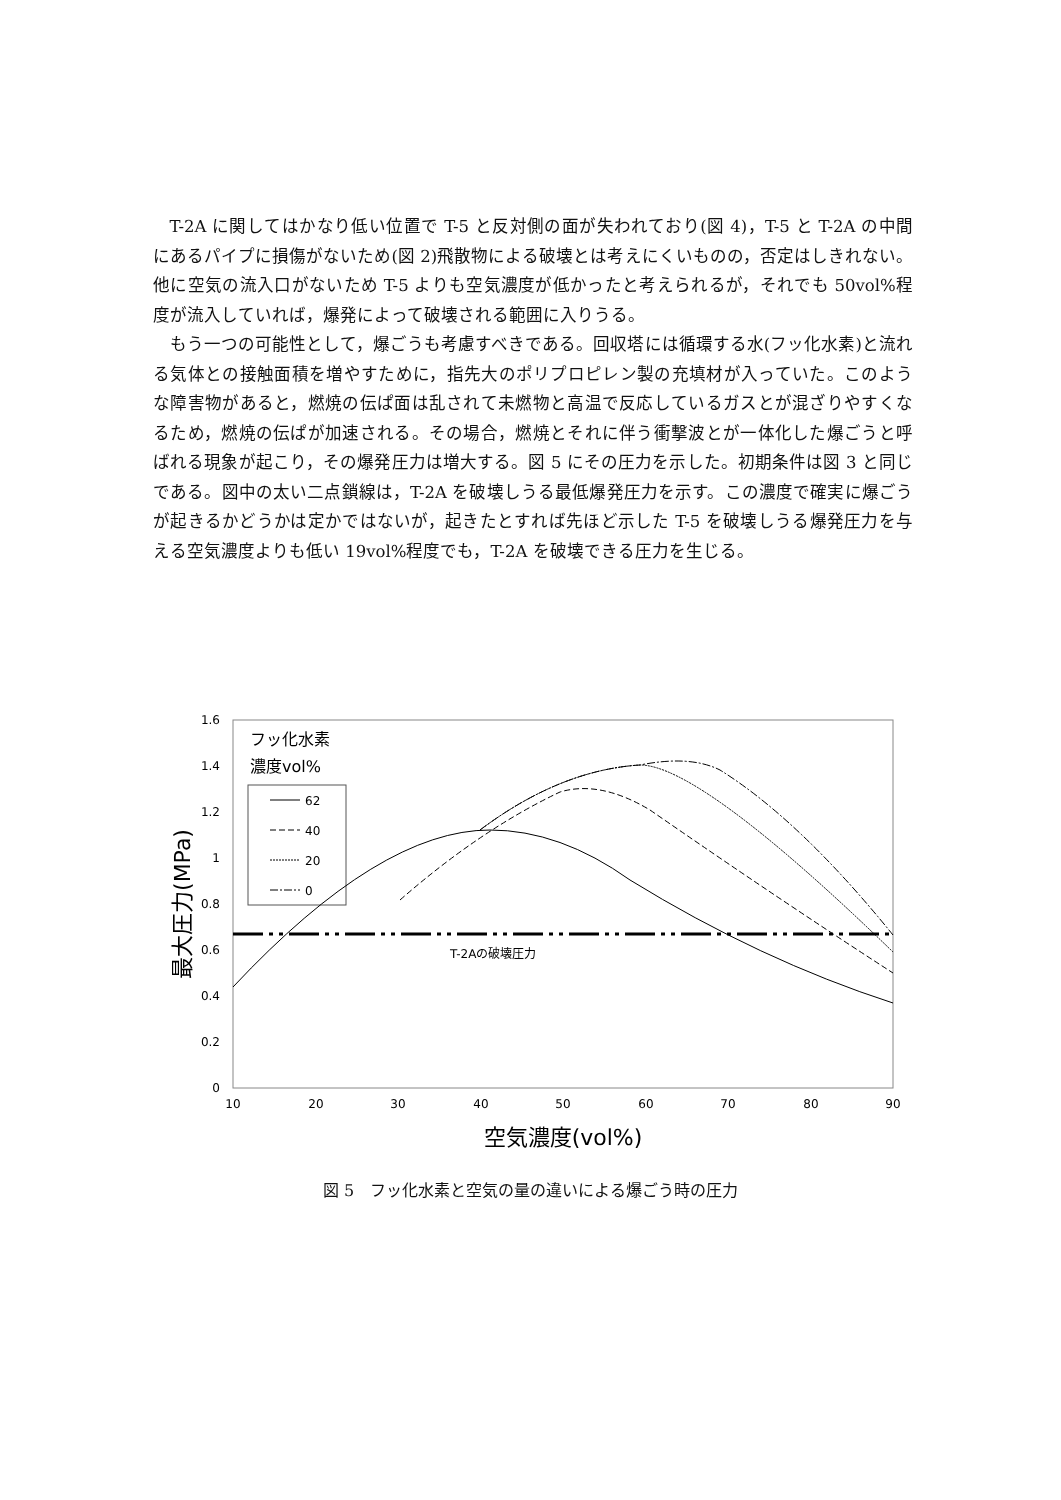T-2A に関してはかなり低い位置で T-5 と反対側の面が失われており(図 4)，T-5 と T-2A の中間にあるパイプに損傷がないため(図 2)飛散物による破壊とは考えにくいものの，否定はしきれない。他に空気の流入口がないため T-5 よりも空気濃度が低かったと考えられるが，それでも 50vol%程度が流入していれば，爆発によって破壊される範囲に入りうる。
もう一つの可能性として，爆ごうも考慮すべきである。回収塔には循環する水(フッ化水素)と流れる気体との接触面積を増やすために，指先大のポリプロピレン製の充填材が入っていた。このような障害物があると，燃焼の伝ぱ面は乱されて未燃物と高温で反応しているガスとが混ざりやすくなるため，燃焼の伝ぱが加速される。その場合，燃焼とそれに伴う衝撃波とが一体化した爆ごうと呼ばれる現象が起こり，その爆発圧力は増大する。図 5 にその圧力を示した。初期条件は図 3 と同じである。図中の太い二点鎖線は，T-2A を破壊しうる最低爆発圧力を示す。この濃度で確実に爆ごうが起きるかどうかは定かではないが，起きたとすれば先ほど示した T-5 を破壊しうる爆発圧力を与える空気濃度よりも低い 19vol%程度でも，T-2A を破壊できる圧力を生じる。
1.6
1.4
1.2
1
0.8
0.6
0.4
0.2
0
10
20
30
40
50
60
70
80
90
空気濃度(vol%)
最大圧力(MPa)
フッ化水素
濃度vol%
62
40
20
0
T-2Aの破壊圧力
図 5　フッ化水素と空気の量の違いによる爆ごう時の圧力